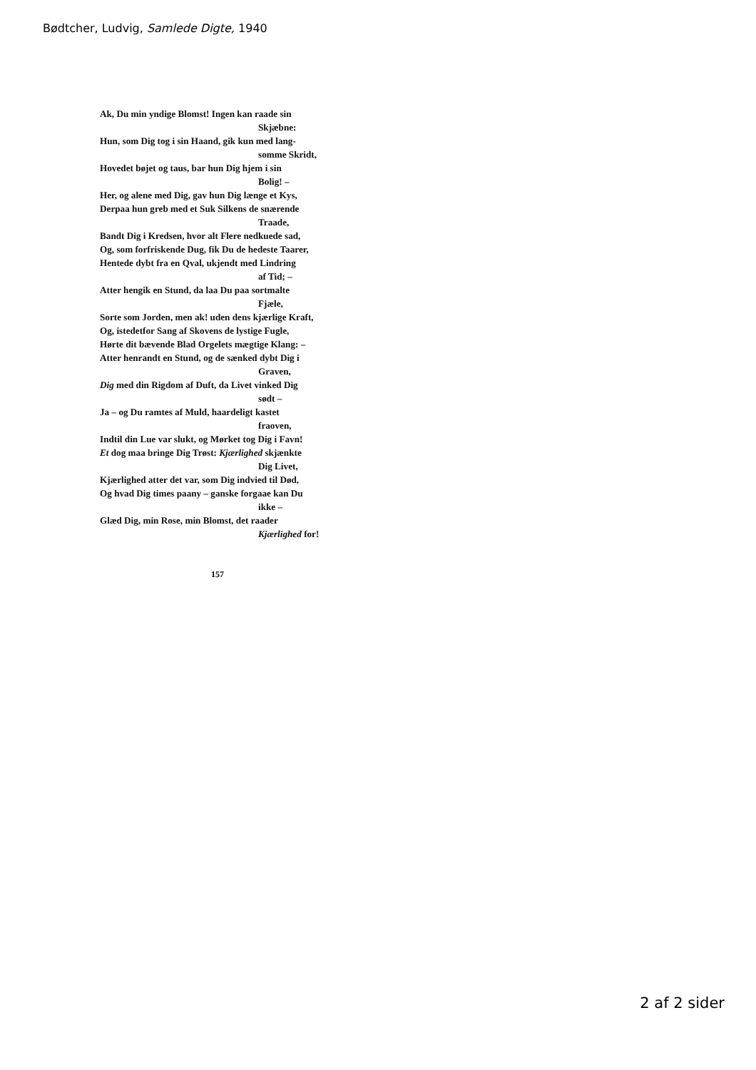Bødtcher, Ludvig, Samlede Digte, 1940
Ak, Du min yndige Blomst! Ingen kan raade sin
Skjæbne:
Hun, som Dig tog i sin Haand, gik kun med lang-
somme Skridt,
Hovedet bøjet og taus, bar hun Dig hjem i sin
Bolig! –
Her, og alene med Dig, gav hun Dig længe et Kys,
Derpaa hun greb med et Suk Silkens de snærende
Traade,
Bandt Dig i Kredsen, hvor alt Flere nedkuede sad,
Og, som forfriskende Dug, fik Du de hedeste Taarer,
Hentede dybt fra en Qval, ukjendt med Lindring
af Tid; –
Atter hengik en Stund, da laa Du paa sortmalte
Fjæle,
Sorte som Jorden, men ak! uden dens kjærlige Kraft,
Og, istedetfor Sang af Skovens de lystige Fugle,
Hørte dit bævende Blad Orgelets mægtige Klang: –
Atter henrandt en Stund, og de sænked dybt Dig i
Graven,
Dig med din Rigdom af Duft, da Livet vinked Dig
sødt –
Ja – og Du ramtes af Muld, haardeligt kastet
fraoven,
Indtil din Lue var slukt, og Mørket tog Dig i Favn!
Et dog maa bringe Dig Trøst: Kjærlighed skjænkte
Dig Livet,
Kjærlighed atter det var, som Dig indvied til Død,
Og hvad Dig times paany – ganske forgaae kan Du
ikke –
Glæd Dig, min Rose, min Blomst, det raader
Kjærlighed for!
157
2 af 2 sider